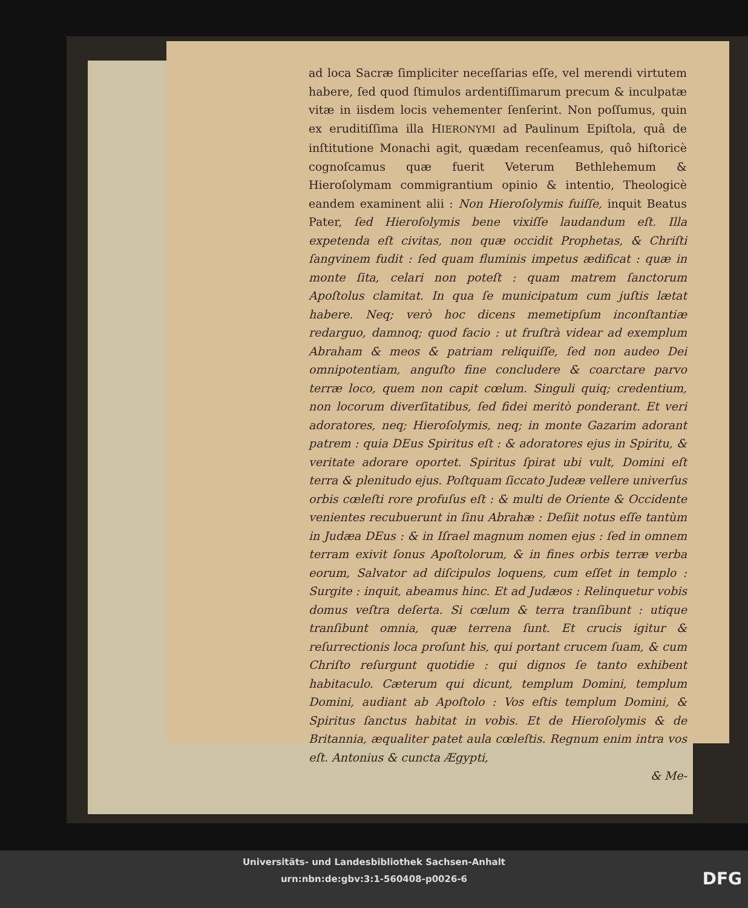ad loca Sacræ ſimpliciter neceſſarias eſſe, vel merendi virtutem habere, ſed quod ſtimulos ardentiſſimarum precum & inculpatæ vitæ in iisdem locis vehementer ſenſerint. Non poſſumus, quin ex eruditiſſima illa HIERONYMI ad Paulinum Epiſtola, quâ de inſtitutione Monachi agit, quædam recenſeamus, quô hiſtoricè cognoſcamus quæ fuerit Veterum Bethlehemum & Hieroſolymam commigrantium opinio & intentio, Theologicè eandem examinent alii : Non Hieroſolymis fuiſſe, inquit Beatus Pater, ſed Hieroſolymis bene vixiſſe laudandum eſt. Illa expetenda eſt civitas, non quæ occidit Prophetas, & Chriſti ſangvinem fudit : ſed quam fluminis impetus ædificat : quæ in monte ſita, celari non poteſt : quam matrem ſanctorum Apoſtolus clamitat. In qua ſe municipatum cum juſtis lætat habere. Neq; verò hoc dicens memetipſum inconſtantiæ redarguo, damnoq; quod facio : ut fruſtrà videar ad exemplum Abraham & meos & patriam reliquiſſe, ſed non audeo Dei omnipotentiam, anguſto fine concludere & coarctare parvo terræ loco, quem non capit cœlum. Singuli quiq; credentium, non locorum diverſitatibus, ſed fidei meritò ponderant. Et veri adoratores, neq; Hieroſolymis, neq; in monte Gazarim adorant patrem : quia DEus Spiritus eſt : & adoratores ejus in Spiritu, & veritate adorare oportet. Spiritus ſpirat ubi vult, Domini eſt terra & plenitudo ejus. Poſtquam ſiccato Judeæ vellere univerſus orbis cœleſti rore profuſus eſt : & multi de Oriente & Occidente venientes recubuerunt in ſinu Abrahæ : Deſiit notus eſſe tantùm in Judæa DEus : & in Iſrael magnum nomen ejus : ſed in omnem terram exivit ſonus Apoſtolorum, & in fines orbis terræ verba eorum, Salvator ad diſcipulos loquens, cum eſſet in templo : Surgite : inquit, abeamus hinc. Et ad Judæos : Relinquetur vobis domus veſtra deſerta. Si cœlum & terra tranſibunt : utique tranſibunt omnia, quæ terrena ſunt. Et crucis igitur & reſurrectionis loca proſunt his, qui portant crucem ſuam, & cum Chriſto reſurgunt quotidie : qui dignos ſe tanto exhibent habitaculo. Cæterum qui dicunt, templum Domini, templum Domini, audiant ab Apoſtolo : Vos eſtis templum Domini, & Spiritus ſanctus habitat in vobis. Et de Hieroſolymis & de Britannia, æqualiter patet aula cœleſtis. Regnum enim intra vos eſt. Antonius & cuncta Ægypti,
& Me-
Universitäts- und Landesbibliothek Sachsen-Anhalt
urn:nbn:de:gbv:3:1-560408-p0026-6
DFG